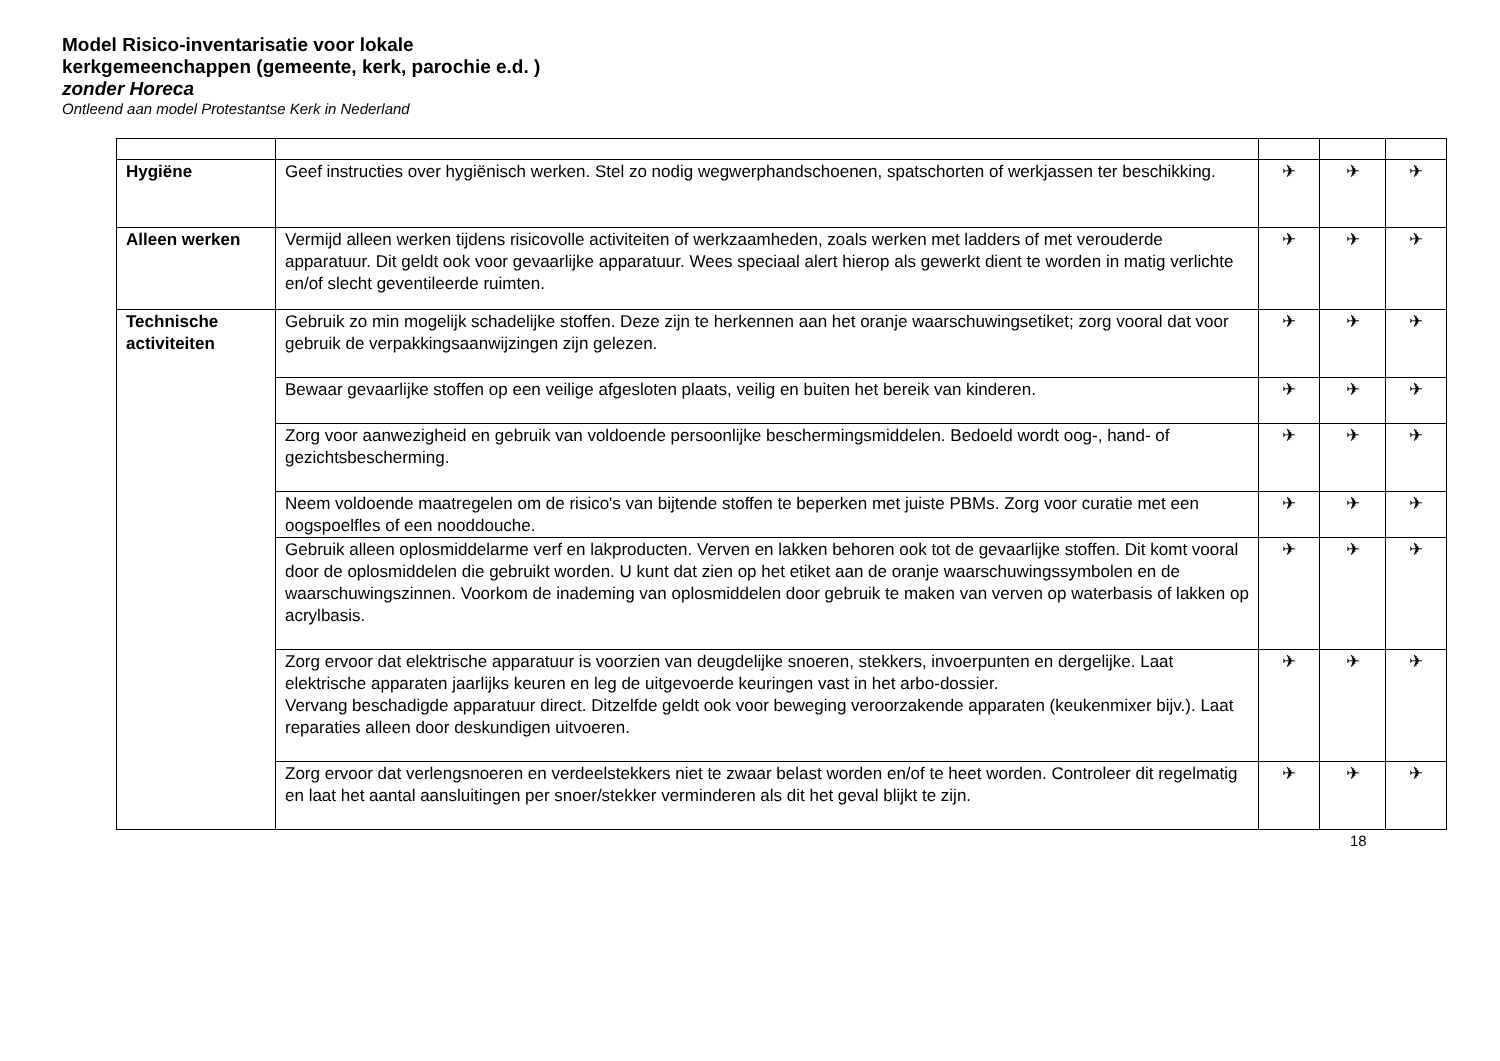Model Risico-inventarisatie voor lokale kerkgemeenchappen (gemeente, kerk, parochie e.d. ) zonder Horeca
Ontleend aan model Protestantse Kerk in Nederland
| Hygiëne | Geef instructies over hygiënisch werken. Stel zo nodig wegwerphandschoenen, spatschorten of werkjassen ter beschikking. | ✈ | ✈ | ✈ |
| Alleen werken | Vermijd alleen werken tijdens risicovolle activiteiten of werkzaamheden, zoals werken met ladders of met verouderde apparatuur. Dit geldt ook voor gevaarlijke apparatuur. Wees speciaal alert hierop als gewerkt dient te worden in matig verlichte en/of slecht geventileerde ruimten. | ✈ | ✈ | ✈ |
| Technische activiteiten | Gebruik zo min mogelijk schadelijke stoffen. Deze zijn te herkennen aan het oranje waarschuwingsetiket; zorg vooral dat voor gebruik de verpakkingsaanwijzingen zijn gelezen. | ✈ | ✈ | ✈ |
| | Bewaar gevaarlijke stoffen op een veilige afgesloten plaats, veilig en buiten het bereik van kinderen. | ✈ | ✈ | ✈ |
| | Zorg voor aanwezigheid en gebruik van voldoende persoonlijke beschermingsmiddelen. Bedoeld wordt oog-, hand- of gezichtsbescherming. | ✈ | ✈ | ✈ |
| | Neem voldoende maatregelen om de risico's van bijtende stoffen te beperken met juiste PBMs. Zorg voor curatie met een oogspoelfles of een nooddouche. | ✈ | ✈ | ✈ |
| | Gebruik alleen oplosmiddelarme verf en lakproducten. Verven en lakken behoren ook tot de gevaarlijke stoffen. Dit komt vooral door de oplosmiddelen die gebruikt worden. U kunt dat zien op het etiket aan de oranje waarschuwingssymbolen en de waarschuwingszinnen. Voorkom de inademing van oplosmiddelen door gebruik te maken van verven op waterbasis of lakken op acrylbasis. | ✈ | ✈ | ✈ |
| | Zorg ervoor dat elektrische apparatuur is voorzien van deugdelijke snoeren, stekkers, invoerpunten en dergelijke. Laat elektrische apparaten jaarlijks keuren en leg de uitgevoerde keuringen vast in het arbo-dossier. Vervang beschadigde apparatuur direct. Ditzelfde geldt ook voor beweging veroorzakende apparaten (keukenmixer bijv.). Laat reparaties alleen door deskundigen uitvoeren. | ✈ | ✈ | ✈ |
| | Zorg ervoor dat verlengsnoeren en verdeelstekkers niet te zwaar belast worden en/of te heet worden. Controleer dit regelmatig en laat het aantal aansluitingen per snoer/stekker verminderen als dit het geval blijkt te zijn. | ✈ | ✈ | ✈ |
18